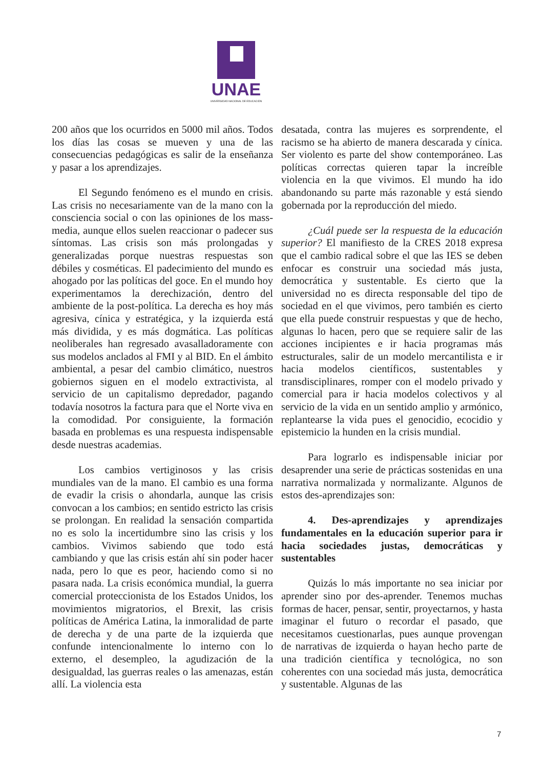UNAE
UNIVERSIDAD NACIONAL DE EDUCACIÓN
200 años que los ocurridos en 5000 mil años. Todos los días las cosas se mueven y una de las consecuencias pedagógicas es salir de la enseñanza y pasar a los aprendizajes.
El Segundo fenómeno es el mundo en crisis. Las crisis no necesariamente van de la mano con la consciencia social o con las opiniones de los mass-media, aunque ellos suelen reaccionar o padecer sus síntomas. Las crisis son más prolongadas y generalizadas porque nuestras respuestas son débiles y cosméticas. El padecimiento del mundo es ahogado por las políticas del goce. En el mundo hoy experimentamos la derechización, dentro del ambiente de la post-política. La derecha es hoy más agresiva, cínica y estratégica, y la izquierda está más dividida, y es más dogmática. Las políticas neoliberales han regresado avasalladoramente con sus modelos anclados al FMI y al BID. En el ámbito ambiental, a pesar del cambio climático, nuestros gobiernos siguen en el modelo extractivista, al servicio de un capitalismo depredador, pagando todavía nosotros la factura para que el Norte viva en la comodidad. Por consiguiente, la formación basada en problemas es una respuesta indispensable desde nuestras academias.
Los cambios vertiginosos y las crisis mundiales van de la mano. El cambio es una forma de evadir la crisis o ahondarla, aunque las crisis convocan a los cambios; en sentido estricto las crisis se prolongan. En realidad la sensación compartida no es solo la incertidumbre sino las crisis y los cambios. Vivimos sabiendo que todo está cambiando y que las crisis están ahí sin poder hacer nada, pero lo que es peor, haciendo como si no pasara nada. La crisis económica mundial, la guerra comercial proteccionista de los Estados Unidos, los movimientos migratorios, el Brexit, las crisis políticas de América Latina, la inmoralidad de parte de derecha y de una parte de la izquierda que confunde intencionalmente lo interno con lo externo, el desempleo, la agudización de la desigualdad, las guerras reales o las amenazas, están allí. La violencia esta
desatada, contra las mujeres es sorprendente, el racismo se ha abierto de manera descarada y cínica. Ser violento es parte del show contemporáneo. Las políticas correctas quieren tapar la increíble violencia en la que vivimos. El mundo ha ido abandonando su parte más razonable y está siendo gobernada por la reproducción del miedo.
¿Cuál puede ser la respuesta de la educación superior? El manifiesto de la CRES 2018 expresa que el cambio radical sobre el que las IES se deben enfocar es construir una sociedad más justa, democrática y sustentable. Es cierto que la universidad no es directa responsable del tipo de sociedad en el que vivimos, pero también es cierto que ella puede construir respuestas y que de hecho, algunas lo hacen, pero que se requiere salir de las acciones incipientes e ir hacia programas más estructurales, salir de un modelo mercantilista e ir hacia modelos científicos, sustentables y transdisciplinares, romper con el modelo privado y comercial para ir hacia modelos colectivos y al servicio de la vida en un sentido amplio y armónico, replantearse la vida pues el genocidio, ecocidio y epistemicio la hunden en la crisis mundial.
Para lograrlo es indispensable iniciar por desaprender una serie de prácticas sostenidas en una narrativa normalizada y normalizante. Algunos de estos des-aprendizajes son:
4. Des-aprendizajes y aprendizajes fundamentales en la educación superior para ir hacia sociedades justas, democráticas y sustentables
Quizás lo más importante no sea iniciar por aprender sino por des-aprender. Tenemos muchas formas de hacer, pensar, sentir, proyectarnos, y hasta imaginar el futuro o recordar el pasado, que necesitamos cuestionarlas, pues aunque provengan de narrativas de izquierda o hayan hecho parte de una tradición científica y tecnológica, no son coherentes con una sociedad más justa, democrática y sustentable. Algunas de las
7